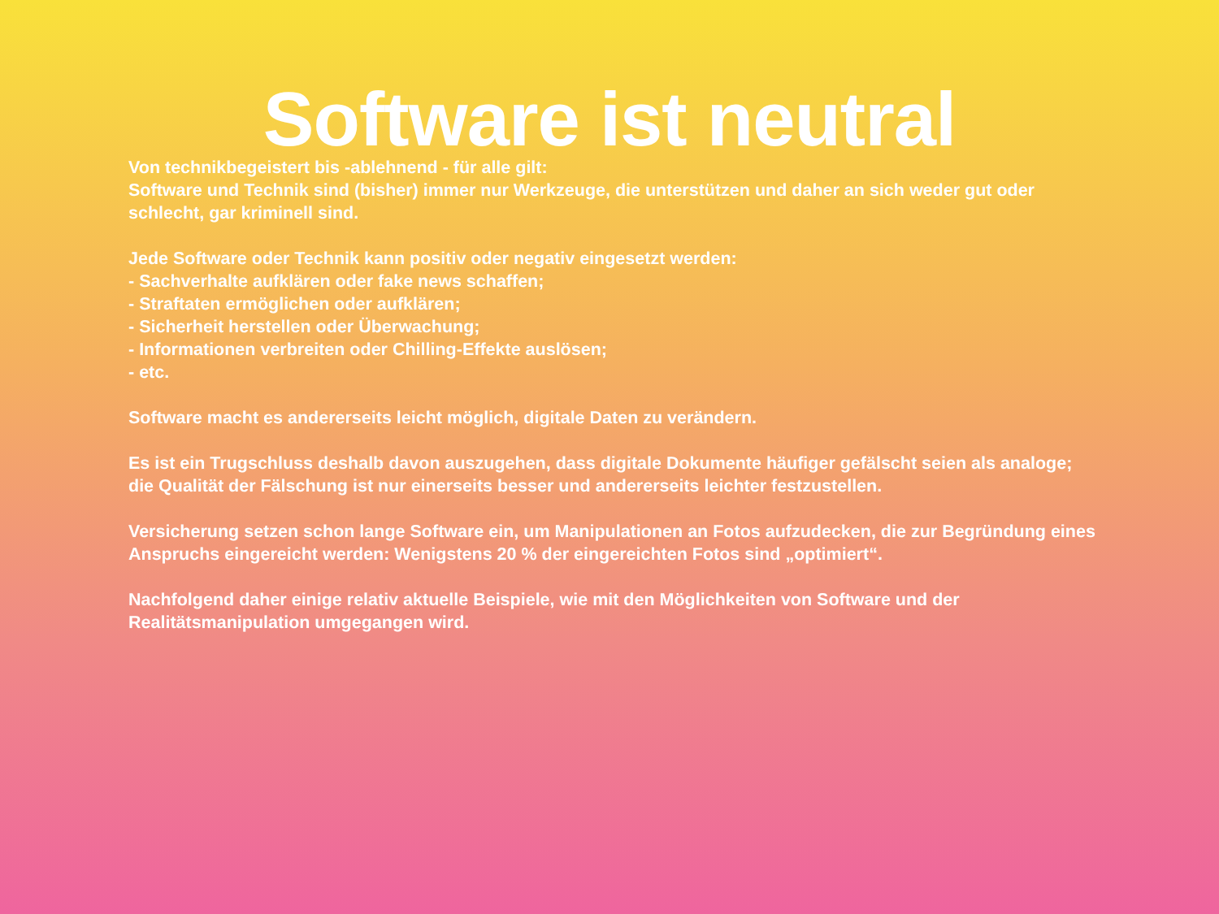Software ist neutral
Von technikbegeistert bis -ablehnend - für alle gilt:
Software und Technik sind (bisher) immer nur Werkzeuge, die unterstützen und daher an sich weder gut oder schlecht, gar kriminell sind.
Jede Software oder Technik kann positiv oder negativ eingesetzt werden:
- Sachverhalte aufklären oder fake news schaffen;
- Straftaten ermöglichen oder aufklären;
- Sicherheit herstellen oder Überwachung;
- Informationen verbreiten oder Chilling-Effekte auslösen;
- etc.
Software macht es andererseits leicht möglich, digitale Daten zu verändern.
Es ist ein Trugschluss deshalb davon auszugehen, dass digitale Dokumente häufiger gefälscht seien als analoge; die Qualität der Fälschung ist nur einerseits besser und andererseits leichter festzustellen.
Versicherung setzen schon lange Software ein, um Manipulationen an Fotos aufzudecken, die zur Begründung eines Anspruchs eingereicht werden: Wenigstens 20 % der eingereichten Fotos sind „optimiert“.
Nachfolgend daher einige relativ aktuelle Beispiele, wie mit den Möglichkeiten von Software und der Realitätsmanipulation umgegangen wird.